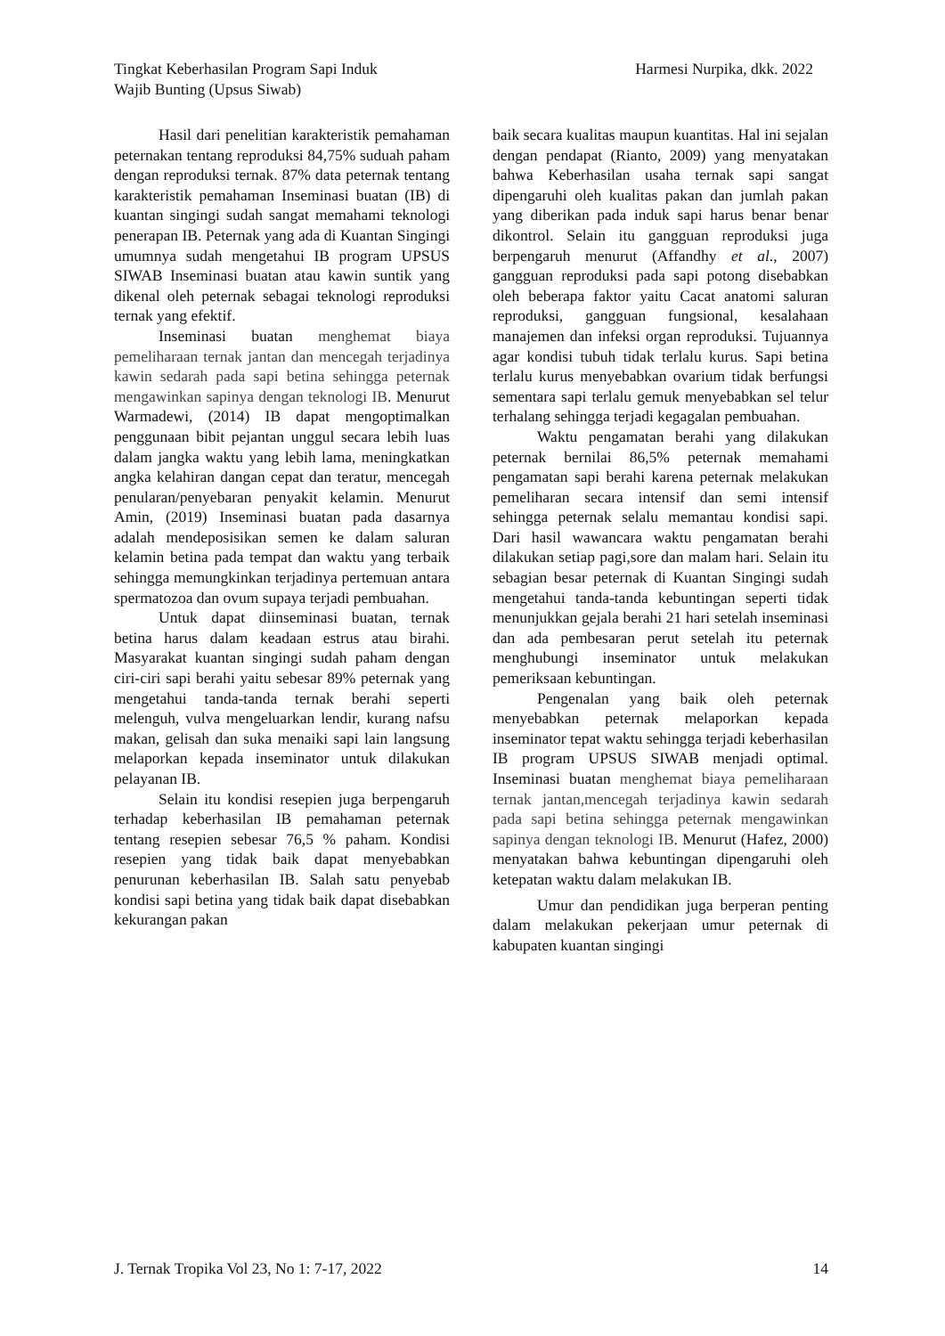Tingkat Keberhasilan Program Sapi Induk
Wajib Bunting (Upsus Siwab)
Harmesi Nurpika, dkk. 2022
Hasil dari penelitian karakteristik pemahaman peternakan tentang reproduksi 84,75% suduah paham dengan reproduksi ternak. 87% data peternak tentang karakteristik pemahaman Inseminasi buatan (IB) di kuantan singingi sudah sangat memahami teknologi penerapan IB. Peternak yang ada di Kuantan Singingi umumnya sudah mengetahui IB program UPSUS SIWAB Inseminasi buatan atau kawin suntik yang dikenal oleh peternak sebagai teknologi reproduksi ternak yang efektif.
Inseminasi buatan menghemat biaya pemeliharaan ternak jantan dan mencegah terjadinya kawin sedarah pada sapi betina sehingga peternak mengawinkan sapinya dengan teknologi IB. Menurut Warmadewi, (2014) IB dapat mengoptimalkan penggunaan bibit pejantan unggul secara lebih luas dalam jangka waktu yang lebih lama, meningkatkan angka kelahiran dangan cepat dan teratur, mencegah penularan/penyebaran penyakit kelamin. Menurut Amin, (2019) Inseminasi buatan pada dasarnya adalah mendeposisikan semen ke dalam saluran kelamin betina pada tempat dan waktu yang terbaik sehingga memungkinkan terjadinya pertemuan antara spermatozoa dan ovum supaya terjadi pembuahan.
Untuk dapat diinseminasi buatan, ternak betina harus dalam keadaan estrus atau birahi. Masyarakat kuantan singingi sudah paham dengan ciri-ciri sapi berahi yaitu sebesar 89% peternak yang mengetahui tanda-tanda ternak berahi seperti melenguh, vulva mengeluarkan lendir, kurang nafsu makan, gelisah dan suka menaiki sapi lain langsung melaporkan kepada inseminator untuk dilakukan pelayanan IB.
Selain itu kondisi resepien juga berpengaruh terhadap keberhasilan IB pemahaman peternak tentang resepien sebesar 76,5 % paham. Kondisi resepien yang tidak baik dapat menyebabkan penurunan keberhasilan IB. Salah satu penyebab kondisi sapi betina yang tidak baik dapat disebabkan kekurangan pakan
baik secara kualitas maupun kuantitas. Hal ini sejalan dengan pendapat (Rianto, 2009) yang menyatakan bahwa Keberhasilan usaha ternak sapi sangat dipengaruhi oleh kualitas pakan dan jumlah pakan yang diberikan pada induk sapi harus benar benar dikontrol. Selain itu gangguan reproduksi juga berpengaruh menurut (Affandhy et al., 2007) gangguan reproduksi pada sapi potong disebabkan oleh beberapa faktor yaitu Cacat anatomi saluran reproduksi, gangguan fungsional, kesalahaan manajemen dan infeksi organ reproduksi. Tujuannya agar kondisi tubuh tidak terlalu kurus. Sapi betina terlalu kurus menyebabkan ovarium tidak berfungsi sementara sapi terlalu gemuk menyebabkan sel telur terhalang sehingga terjadi kegagalan pembuahan.
Waktu pengamatan berahi yang dilakukan peternak bernilai 86,5% peternak memahami pengamatan sapi berahi karena peternak melakukan pemeliharan secara intensif dan semi intensif sehingga peternak selalu memantau kondisi sapi. Dari hasil wawancara waktu pengamatan berahi dilakukan setiap pagi,sore dan malam hari. Selain itu sebagian besar peternak di Kuantan Singingi sudah mengetahui tanda-tanda kebuntingan seperti tidak menunjukkan gejala berahi 21 hari setelah inseminasi dan ada pembesaran perut setelah itu peternak menghubungi inseminator untuk melakukan pemeriksaan kebuntingan.
Pengenalan yang baik oleh peternak menyebabkan peternak melaporkan kepada inseminator tepat waktu sehingga terjadi keberhasilan IB program UPSUS SIWAB menjadi optimal. Inseminasi buatan menghemat biaya pemeliharaan ternak jantan,mencegah terjadinya kawin sedarah pada sapi betina sehingga peternak mengawinkan sapinya dengan teknologi IB. Menurut (Hafez, 2000) menyatakan bahwa kebuntingan dipengaruhi oleh ketepatan waktu dalam melakukan IB.
Umur dan pendidikan juga berperan penting dalam melakukan pekerjaan umur peternak di kabupaten kuantan singingi
J. Ternak Tropika Vol 23, No 1: 7-17, 2022
14